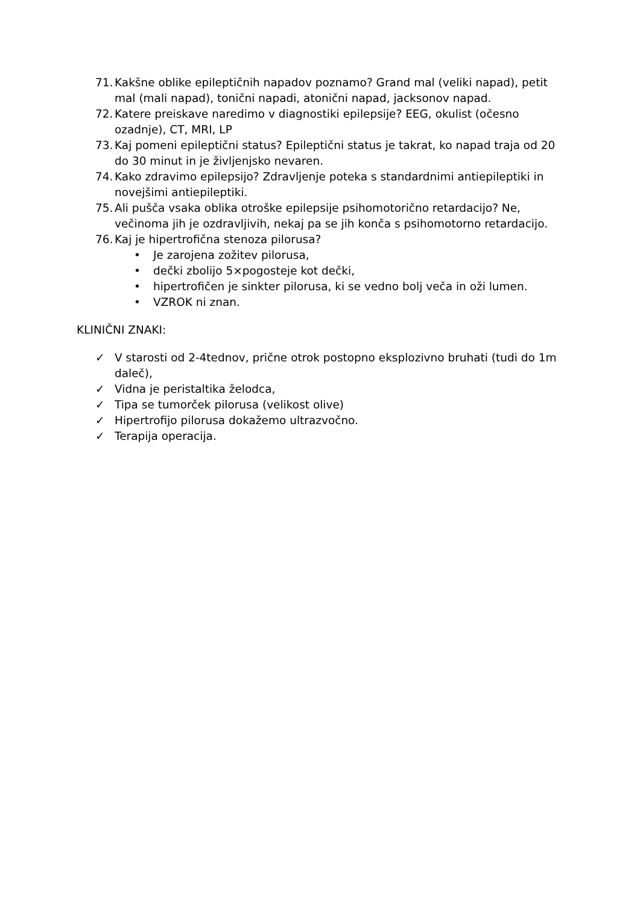71. Kakšne oblike epileptičnih napadov poznamo? Grand mal (veliki napad), petit mal (mali napad), tonični napadi, atonični napad, jacksonov napad.
72. Katere preiskave naredimo v diagnostiki epilepsije? EEG, okulist (očesno ozadnje), CT, MRI, LP
73. Kaj pomeni epileptični status? Epileptični status je takrat, ko napad traja od 20 do 30 minut in je življenjsko nevaren.
74. Kako zdravimo epilepsijo? Zdravljenje poteka s standardnimi antiepileptiki in novejšimi antiepileptiki.
75. Ali pušča vsaka oblika otroške epilepsije psihomotorično retardacijo? Ne, večinoma jih je ozdravljivih, nekaj pa se jih konča s psihomotorno retardacijo.
76. Kaj je hipertrofična stenoza pilorusa?
• Je zarojena zožitev pilorusa,
• dečki zbolijo 5×pogosteje kot dečki,
• hipertrofičen je sinkter pilorusa, ki se vedno bolj veča in oži lumen.
• VZROK ni znan.
KLINIČNI ZNAKI:
✓ V starosti od 2-4tednov, prične otrok postopno eksplozivno bruhati (tudi do 1m daleč),
✓ Vidna je peristaltika želodca,
✓ Tipa se tumorček pilorusa (velikost olive)
✓ Hipertrofijo pilorusa dokažemo ultrazvočno.
✓ Terapija operacija.